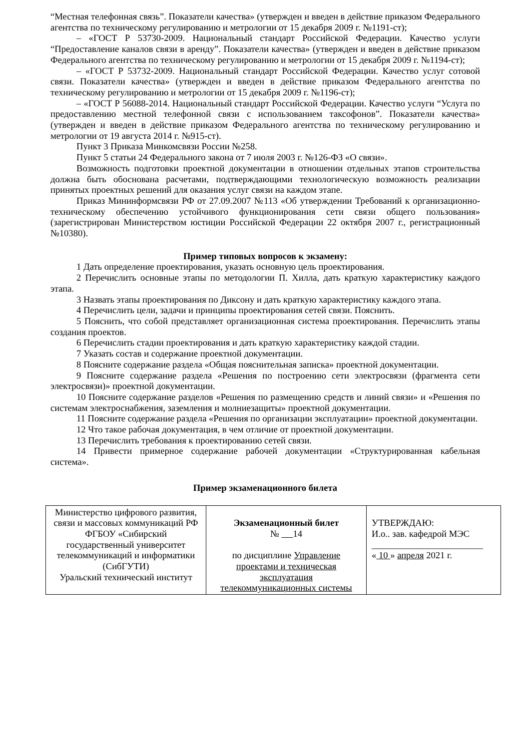“Местная телефонная связь”. Показатели качества» (утвержден и введен в действие приказом Федерального агентства по техническому регулированию и метрологии от 15 декабря 2009 г. №1191-ст);
– «ГОСТ Р 53730-2009. Национальный стандарт Российской Федерации. Качество услуги “Предоставление каналов связи в аренду”. Показатели качества» (утвержден и введен в действие приказом Федерального агентства по техническому регулированию и метрологии от 15 декабря 2009 г. №1194-ст);
– «ГОСТ Р 53732-2009. Национальный стандарт Российской Федерации. Качество услуг сотовой связи. Показатели качества» (утвержден и введен в действие приказом Федерального агентства по техническому регулированию и метрологии от 15 декабря 2009 г. №1196-ст);
– «ГОСТ Р 56088-2014. Национальный стандарт Российской Федерации. Качество услуги “Услуга по предоставлению местной телефонной связи с использованием таксофонов”. Показатели качества» (утвержден и введен в действие приказом Федерального агентства по техническому регулированию и метрологии от 19 августа 2014 г. №915-ст).
Пункт 3 Приказа Минкомсвязи России №258.
Пункт 5 статьи 24 Федерального закона от 7 июля 2003 г. №126-ФЗ «О связи».
Возможность подготовки проектной документации в отношении отдельных этапов строительства должна быть обоснована расчетами, подтверждающими технологическую возможность реализации принятых проектных решений для оказания услуг связи на каждом этапе.
Приказ Мининформсвязи РФ от 27.09.2007 №113 «Об утверждении Требований к организационно-техническому обеспечению устойчивого функционирования сети связи общего пользования» (зарегистрирован Министерством юстиции Российской Федерации 22 октября 2007 г., регистрационный №10380).
Пример типовых вопросов к экзамену:
1 Дать определение проектирования, указать основную цель проектирования.
2 Перечислить основные этапы по методологии П. Хилла, дать краткую характеристику каждого этапа.
3 Назвать этапы проектирования по Диксону и дать краткую характеристику каждого этапа.
4 Перечислить цели, задачи и принципы проектирования сетей связи. Пояснить.
5 Пояснить, что собой представляет организационная система проектирования. Перечислить этапы создания проектов.
6 Перечислить стадии проектирования и дать краткую характеристику каждой стадии.
7 Указать состав и содержание проектной документации.
8 Поясните содержание раздела «Общая пояснительная записка» проектной документации.
9 Поясните содержание раздела «Решения по построению сети электросвязи (фрагмента сети электросвязи)» проектной документации.
10 Поясните содержание разделов «Решения по размещению средств и линий связи» и «Решения по системам электроснабжения, заземления и молниезащиты» проектной документации.
11 Поясните содержание раздела «Решения по организации эксплуатации» проектной документации.
12 Что такое рабочая документация, в чем отличие от проектной документации.
13 Перечислить требования к проектированию сетей связи.
14 Привести примерное содержание рабочей документации «Структурированная кабельная система».
Пример экзаменационного билета
| Министерство цифрового развития, связи и массовых коммуникаций РФ ФГБОУ «Сибирский государственный университет телекоммуникаций и информатики (СибГУТИ) Уральский технический институт | Экзаменационный билет № 14 по дисциплине Управление проектами и техническая эксплуатация телекоммуникационных системы | УТВЕРЖДАЮ: И.о.. зав. кафедрой МЭС ________________________ « 10 » апреля 2021 г. |